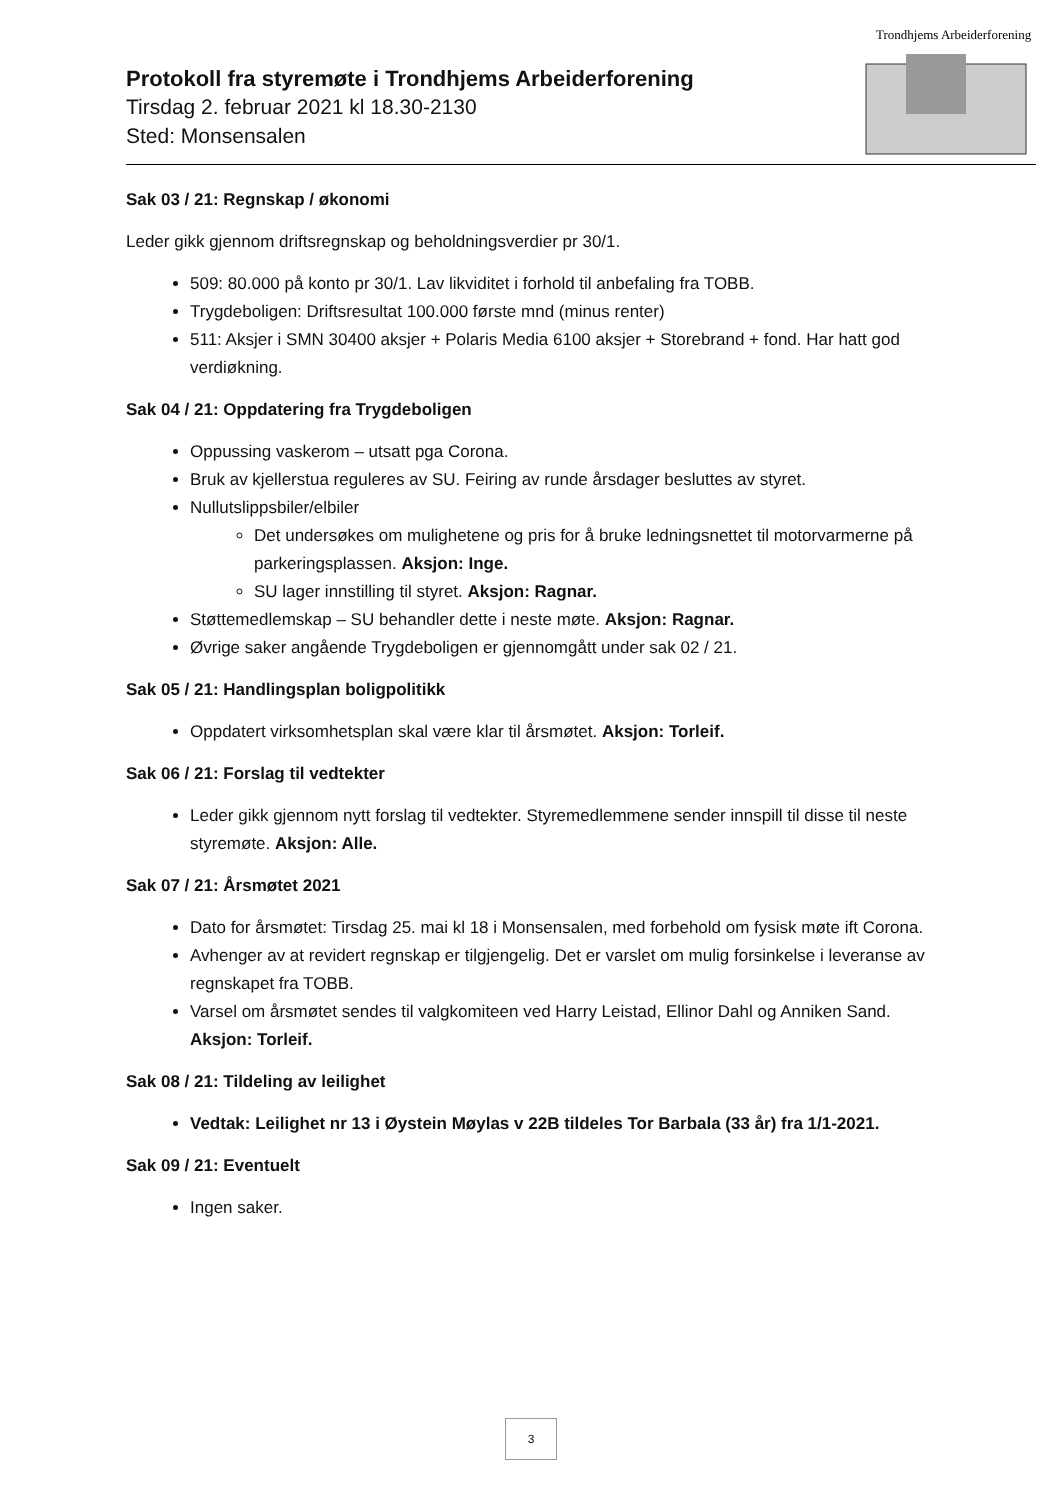Protokoll fra styremøte i Trondhjems Arbeiderforening
Tirsdag 2. februar 2021 kl 18.30-2130
Sted: Monsensalen
Trondhjems Arbeiderforening
Sak 03 / 21: Regnskap / økonomi
Leder gikk gjennom driftsregnskap og beholdningsverdier pr 30/1.
509: 80.000 på konto pr 30/1. Lav likviditet i forhold til anbefaling fra TOBB.
Trygdeboligen: Driftsresultat 100.000 første mnd (minus renter)
511: Aksjer i SMN 30400 aksjer + Polaris Media 6100 aksjer + Storebrand + fond. Har hatt god verdiøkning.
Sak 04 / 21: Oppdatering fra Trygdeboligen
Oppussing vaskerom – utsatt pga Corona.
Bruk av kjellerstua reguleres av SU. Feiring av runde årsdager besluttes av styret.
Nullutslippsbiler/elbiler
Det undersøkes om mulighetene og pris for å bruke ledningsnettet til motorvarmerne på parkeringsplassen. Aksjon: Inge.
SU lager innstilling til styret. Aksjon: Ragnar.
Støttemedlemskap – SU behandler dette i neste møte. Aksjon: Ragnar.
Øvrige saker angående Trygdeboligen er gjennomgått under sak 02 / 21.
Sak 05 / 21: Handlingsplan boligpolitikk
Oppdatert virksomhetsplan skal være klar til årsmøtet. Aksjon: Torleif.
Sak 06 / 21: Forslag til vedtekter
Leder gikk gjennom nytt forslag til vedtekter. Styremedlemmene sender innspill til disse til neste styremøte. Aksjon: Alle.
Sak 07 / 21: Årsmøtet 2021
Dato for årsmøtet: Tirsdag 25. mai kl 18 i Monsensalen, med forbehold om fysisk møte ift Corona.
Avhenger av at revidert regnskap er tilgjengelig. Det er varslet om mulig forsinkelse i leveranse av regnskapet fra TOBB.
Varsel om årsmøtet sendes til valgkomiteen ved Harry Leistad, Ellinor Dahl og Anniken Sand. Aksjon: Torleif.
Sak 08 / 21: Tildeling av leilighet
Vedtak: Leilighet nr 13 i Øystein Møylas v 22B tildeles Tor Barbala (33 år) fra 1/1-2021.
Sak 09 / 21: Eventuelt
Ingen saker.
3